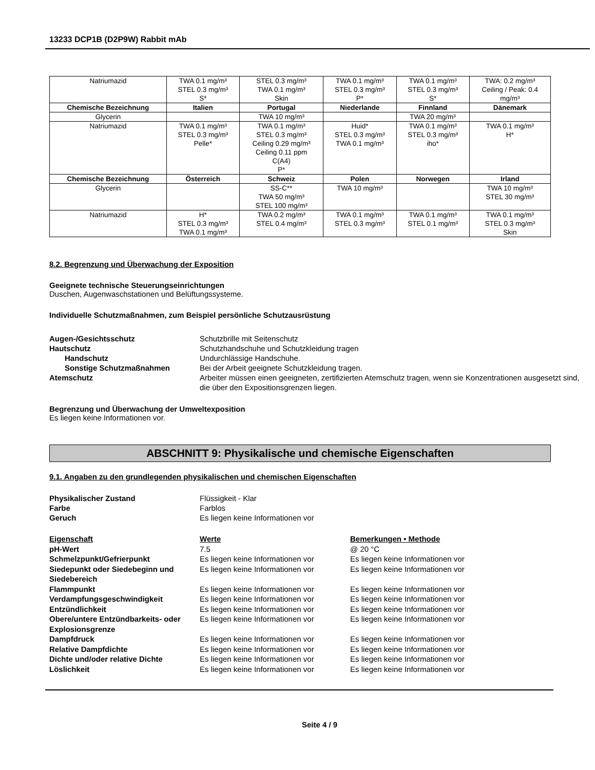13233 DCP1B (D2P9W) Rabbit mAb
| Natriumazid | TWA 0.1 mg/m³ STEL 0.3 mg/m³ S* | STEL 0.3 mg/m³ TWA 0.1 mg/m³ Skin | TWA 0.1 mg/m³ STEL 0.3 mg/m³ P* | TWA 0.1 mg/m³ STEL 0.3 mg/m³ S* | TWA: 0.2 mg/m³ Ceiling / Peak: 0.4 mg/m³ |
| Chemische Bezeichnung | Italien | Portugal | Niederlande | Finnland | Dänemark |
| Glycerin | | TWA 10 mg/m³ | | TWA 20 mg/m³ | |
| Natriumazid | TWA 0.1 mg/m³ STEL 0.3 mg/m³ Pelle* | TWA 0.1 mg/m³ STEL 0.3 mg/m³ Ceiling 0.29 mg/m³ Ceiling 0.11 ppm C(A4) P* | Huid* STEL 0.3 mg/m³ TWA 0.1 mg/m³ | TWA 0.1 mg/m³ STEL 0.3 mg/m³ iho* | TWA 0.1 mg/m³ H* |
| Chemische Bezeichnung | Österreich | Schweiz | Polen | Norwegen | Irland |
| Glycerin | | SS-C** TWA 50 mg/m³ STEL 100 mg/m³ | TWA 10 mg/m³ | | TWA 10 mg/m³ STEL 30 mg/m³ |
| Natriumazid | H* STEL 0.3 mg/m³ TWA 0.1 mg/m³ | TWA 0.2 mg/m³ STEL 0.4 mg/m³ | TWA 0.1 mg/m³ STEL 0.3 mg/m³ | TWA 0.1 mg/m³ STEL 0.1 mg/m³ | TWA 0.1 mg/m³ STEL 0.3 mg/m³ Skin |
8.2. Begrenzung und Überwachung der Exposition
Geeignete technische Steuerungseinrichtungen
Duschen, Augenwaschstationen und Belüftungssysteme.
Individuelle Schutzmaßnahmen, zum Beispiel persönliche Schutzausrüstung
Augen-/Gesichtsschutz Schutzbrille mit Seitenschutz Hautschutz Schutzhandschuhe und Schutzkleidung tragen Handschutz Undurchlässige Handschuhe. Sonstige Schutzmaßnahmen Bei der Arbeit geeignete Schutzkleidung tragen. Atemschutz Arbeiter müssen einen geeigneten, zertifizierten Atemschutz tragen, wenn sie Konzentrationen ausgesetzt sind, die über den Expositionsgrenzen liegen.
Begrenzung und Überwachung der Umweltexposition
Es liegen keine Informationen vor.
ABSCHNITT 9: Physikalische und chemische Eigenschaften
9.1. Angaben zu den grundlegenden physikalischen und chemischen Eigenschaften
Physikalischer Zustand Flüssigkeit - Klar Farbe Farblos Geruch Es liegen keine Informationen vor
Eigenschaft Werte Bemerkungen • Methode pH-Wert 7.5 @ 20 °C Schmelzpunkt/Gefrierpunkt Es liegen keine Informationen vor Es liegen keine Informationen vor Siedepunkt oder Siedebeginn und Siedebereich Es liegen keine Informationen vor Es liegen keine Informationen vor Flammpunkt Es liegen keine Informationen vor Es liegen keine Informationen vor Verdampfungsgeschwindigkeit Es liegen keine Informationen vor Es liegen keine Informationen vor Entzündlichkeit Es liegen keine Informationen vor Es liegen keine Informationen vor Obere/untere Entzündbarkeits- oder Explosionsgrenze Es liegen keine Informationen vor Es liegen keine Informationen vor Dampfdruck Es liegen keine Informationen vor Es liegen keine Informationen vor Relative Dampfdichte Es liegen keine Informationen vor Es liegen keine Informationen vor Dichte und/oder relative Dichte Es liegen keine Informationen vor Es liegen keine Informationen vor Löslichkeit Es liegen keine Informationen vor Es liegen keine Informationen vor
Seite 4 / 9